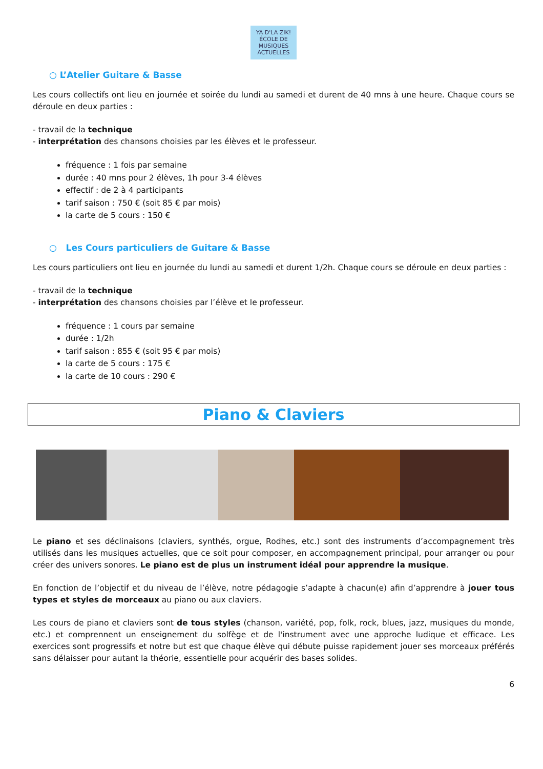YA D'LA ZIK!
ÉCOLE DE MUSIQUES ACTUELLES
○ L’Atelier Guitare & Basse
Les cours collectifs ont lieu en journée et soirée du lundi au samedi et durent de 40 mns à une heure. Chaque cours se déroule en deux parties :
- travail de la technique
- interprétation des chansons choisies par les élèves et le professeur.
fréquence : 1 fois par semaine
durée : 40 mns pour 2 élèves, 1h pour 3-4 élèves
effectif : de 2 à 4 participants
tarif saison : 750 € (soit 85 € par mois)
la carte de 5 cours : 150 €
○ Les Cours particuliers de Guitare & Basse
Les cours particuliers ont lieu en journée du lundi au samedi et durent 1/2h. Chaque cours se déroule en deux parties :
- travail de la technique
- interprétation des chansons choisies par l’élève et le professeur.
fréquence : 1 cours par semaine
durée : 1/2h
tarif saison : 855 € (soit 95 € par mois)
la carte de 5 cours : 175 €
la carte de 10 cours : 290 €
Piano & Claviers
Le piano et ses déclinaisons (claviers, synthés, orgue, Rodhes, etc.) sont des instruments d’accompagnement très utilisés dans les musiques actuelles, que ce soit pour composer, en accompagnement principal, pour arranger ou pour créer des univers sonores. Le piano est de plus un instrument idéal pour apprendre la musique.
En fonction de l’objectif et du niveau de l’élève, notre pédagogie s’adapte à chacun(e) afin d’apprendre à jouer tous types et styles de morceaux au piano ou aux claviers.
Les cours de piano et claviers sont de tous styles (chanson, variété, pop, folk, rock, blues, jazz, musiques du monde, etc.) et comprennent un enseignement du solfège et de l'instrument avec une approche ludique et efficace. Les exercices sont progressifs et notre but est que chaque élève qui débute puisse rapidement jouer ses morceaux préférés sans délaisser pour autant la théorie, essentielle pour acquérir des bases solides.
6